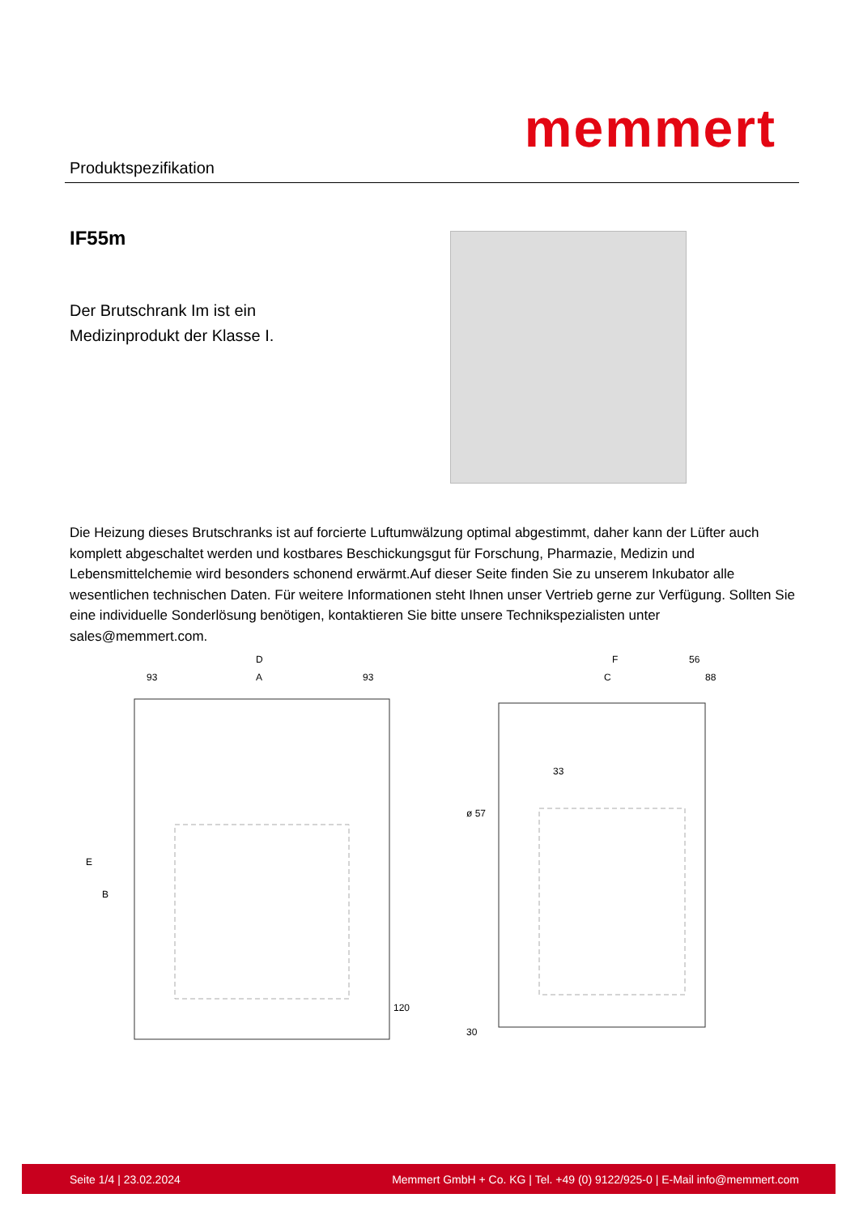Produktspezifikation
memmert
IF55m
Der Brutschrank Im ist ein Medizinprodukt der Klasse I.
Die Heizung dieses Brutschranks ist auf forcierte Luftumwälzung optimal abgestimmt, daher kann der Lüfter auch komplett abgeschaltet werden und kostbares Beschickungsgut für Forschung, Pharmazie, Medizin und Lebensmittelchemie wird besonders schonend erwärmt.Auf dieser Seite finden Sie zu unserem Inkubator alle wesentlichen technischen Daten. Für weitere Informationen steht Ihnen unser Vertrieb gerne zur Verfügung. Sollten Sie eine individuelle Sonderlösung benötigen, kontaktieren Sie bitte unsere Technikspezialisten unter sales@memmert.com.
D
93
A
93
E
B
120
F
56
C
88
33
ø 57
30
Seite 1/4 | 23.02.2024 Memmert GmbH + Co. KG | Tel. +49 (0) 9122/925-0 | E-Mail info@memmert.com